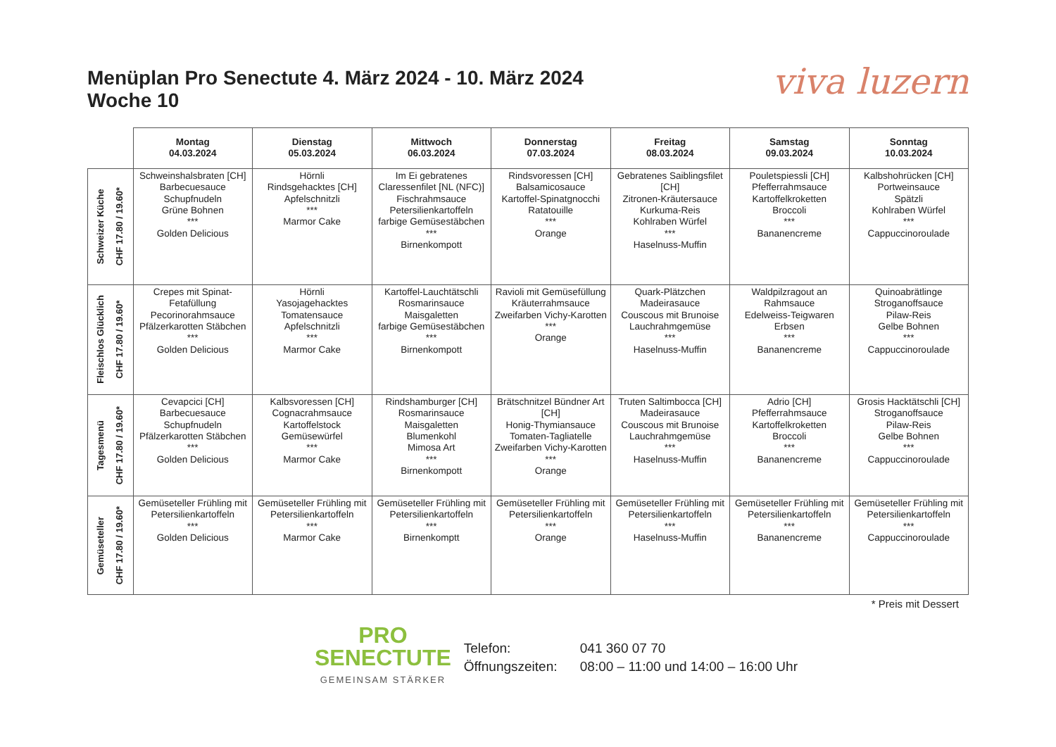Menüplan Pro Senectute 4. März 2024 - 10. März 2024
Woche 10
viva luzern
| | Montag 04.03.2024 | Dienstag 05.03.2024 | Mittwoch 06.03.2024 | Donnerstag 07.03.2024 | Freitag 08.03.2024 | Samstag 09.03.2024 | Sonntag 10.03.2024 |
| --- | --- | --- | --- | --- | --- | --- | --- |
| Schweizer Küche CHF 17.80 / 19.60* | Schweinshalsbraten [CH] Barbecuesauce Schupfnudeln Grüne Bohnen *** Golden Delicious | Hörnli Rindsgehacktes [CH] Apfelschnitzli *** Marmor Cake | Im Ei gebratenes Claressenfilet [NL (NFC)] Fischrahmsauce Petersilienkartoffeln farbige Gemüsestäbchen *** Birnenkompott | Rindsvoressen [CH] Balsamicosauce Kartoffel-Spinatgnocchi Ratatouille *** Orange | Gebratenes Saiblingsfilet [CH] Zitronen-Kräutersauce Kurkuma-Reis Kohlraben Würfel *** Haselnuss-Muffin | Pouletspiessli [CH] Pfefferrahmsauce Kartoffelkroketten Broccoli *** Bananencreme | Kalbshohrücken [CH] Portweinsauce Spätzli Kohlraben Würfel *** Cappuccinoroulade |
| Fleischlos Glücklich CHF 17.80 / 19.60* | Crepes mit Spinat-Fetafüllung Pecorinorahmsauce Pfälzerkarotten Stäbchen *** Golden Delicious | Hörnli Yasojagehacktes Tomatensauce Apfelschnitzli *** Marmor Cake | Kartoffel-Lauchtätschli Rosmarinsauce Maisgaletten farbige Gemüsestäbchen *** Birnenkompott | Ravioli mit Gemüsefüllung Kräuterrahmsauce Zweifarben Vichy-Karotten *** Orange | Quark-Plätzchen Madeirasauce Couscous mit Brunoise Lauchrahmgemüse *** Haselnuss-Muffin | Waldpilzragout an Rahmsauce Edelweiss-Teigwaren Erbsen *** Bananencreme | Quinoabrätlinge Stroganoffsauce Pilaw-Reis Gelbe Bohnen *** Cappuccinoroulade |
| Tagesmenü CHF 17.80 / 19.60* | Cevapcici [CH] Barbecuesauce Schupfnudeln Pfälzerkarotten Stäbchen *** Golden Delicious | Kalbsvoressen [CH] Cognacrahmsauce Kartoffelstock Gemüsewürfel *** Marmor Cake | Rindshamburger [CH] Rosmarinsauce Maisgaletten Blumenkohl Mimosa Art *** Birnenkompott | Brätschnitzel Bündner Art [CH] Honig-Thymiansauce Tomaten-Tagliatelle Zweifarben Vichy-Karotten *** Orange | Truten Saltimbocca [CH] Madeirasauce Couscous mit Brunoise Lauchrahmgemüse *** Haselnuss-Muffin | Adrio [CH] Pfefferrahmsauce Kartoffelkroketten Broccoli *** Bananencreme | Grosis Hacktätschli [CH] Stroganoffsauce Pilaw-Reis Gelbe Bohnen *** Cappuccinoroulade |
| Gemüseteller CHF 17.80 / 19.60* | Gemüseteller Frühling mit Petersilienkartoffeln *** Golden Delicious | Gemüseteller Frühling mit Petersilienkartoffeln *** Marmor Cake | Gemüseteller Frühling mit Petersilienkartoffeln *** Birnenkomptt | Gemüseteller Frühling mit Petersilienkartoffeln *** Orange | Gemüseteller Frühling mit Petersilienkartoffeln *** Haselnuss-Muffin | Gemüseteller Frühling mit Petersilienkartoffeln *** Bananencreme | Gemüseteller Frühling mit Petersilienkartoffeln *** Cappuccinoroulade |
* Preis mit Dessert
PRO
SENECTUTE
GEMEINSAM STÄRKER
Telefon: 041 360 07 70 Öffnungszeiten: 08:00 – 11:00 und 14:00 – 16:00 Uhr